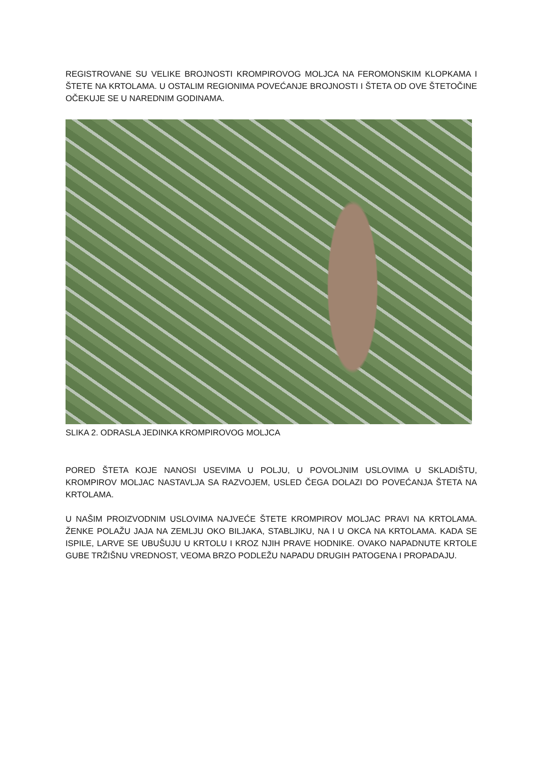REGISTROVANE SU VELIKE BROJNOSTI KROMPIROVOG MOLJCA NA FEROMONSKIM KLOPKAMA I ŠTETE NA KRTOLAMA. U OSTALIM REGIONIMA POVEĆANJE BROJNOSTI I ŠTETA OD OVE ŠTETOČINE OČEKUJE SE U NAREDNIM GODINAMA.
SLIKA 2. ODRASLA JEDINKA KROMPIROVOG MOLJCA
PORED ŠTETA KOJE NANOSI USEVIMA U POLJU, U POVOLJNIM USLOVIMA U SKLADIŠTU, KROMPIROV MOLJAC NASTAVLJA SA RAZVOJEM, USLED ČEGA DOLAZI DO POVEĆANJA ŠTETA NA KRTOLAMA.
U NAŠIM PROIZVODNIM USLOVIMA NAJVEĆE ŠTETE KROMPIROV MOLJAC PRAVI NA KRTOLAMA. ŽENKE POLAŽU JAJA NA ZEMLJU OKO BILJAKA, STABLJIKU, NA I U OKCA NA KRTOLAMA. KADA SE ISPILE, LARVE SE UBUŠUJU U KRTOLU I KROZ NJIH PRAVE HODNIKE. OVAKO NAPADNUTE KRTOLE GUBE TRŽIŠNU VREDNOST, VEOMA BRZO PODLEŽU NAPADU DRUGIH PATOGENA I PROPADAJU.